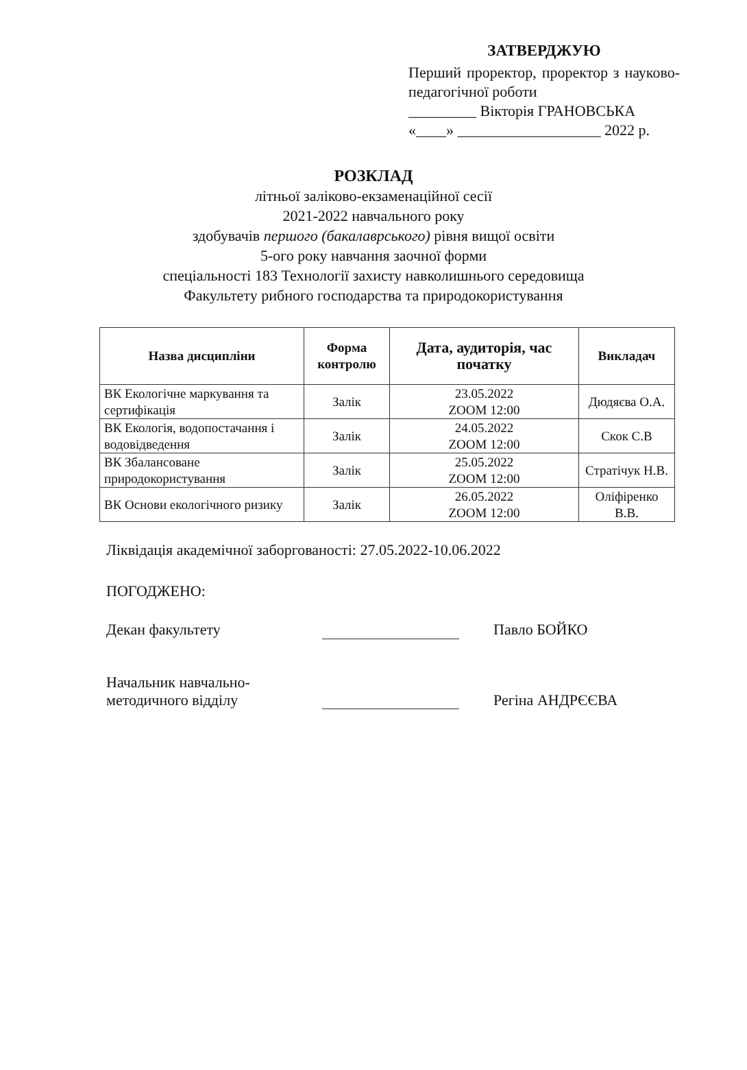ЗАТВЕРДЖУЮ
Перший проректор, проректор з науково-педагогічної роботи
_________ Вікторія ГРАНОВСЬКА
«____» ___________________ 2022 р.
РОЗКЛАД
літньої заліково-екзаменаційної сесії
2021-2022 навчального року
здобувачів першого (бакалаврського) рівня вищої освіти
5-ого року навчання заочної форми
спеціальності 183 Технології захисту навколишнього середовища
Факультету рибного господарства та природокористування
| Назва дисципліни | Форма контролю | Дата, аудиторія, час початку | Викладач |
| --- | --- | --- | --- |
| ВК Екологічне маркування та сертифікація | Залік | 23.05.2022 ZOOM 12:00 | Дюдяєва О.А. |
| ВК Екологія, водопостачання і водовідведення | Залік | 24.05.2022 ZOOM 12:00 | Скок С.В |
| ВК Збалансоване природокористування | Залік | 25.05.2022 ZOOM 12:00 | Стратічук Н.В. |
| ВК Основи екологічного ризику | Залік | 26.05.2022 ZOOM 12:00 | Оліфіренко В.В. |
Ліквідація академічної заборгованості: 27.05.2022-10.06.2022
ПОГОДЖЕНО:
Декан факультету Павло БОЙКО
Начальник навчально-
методичного відділу
Регіна АНДРЄЄВА